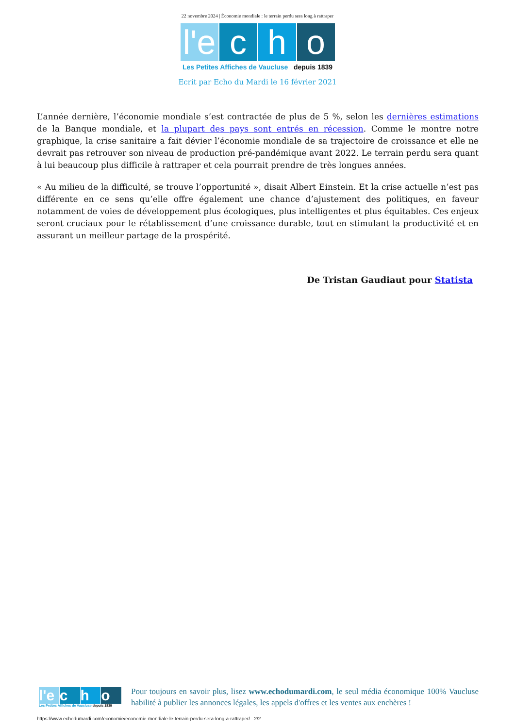22 novembre 2024 | Économie mondiale : le terrain perdu sera long à rattraper
l'e
c
h
o
Les Petites Affiches de Vaucluse depuis 1839
Ecrit par Echo du Mardi le 16 février 2021
L’année dernière, l’économie mondiale s’est contractée de plus de 5 %, selon les dernières estimations de la Banque mondiale, et la plupart des pays sont entrés en récession. Comme le montre notre graphique, la crise sanitaire a fait dévier l’économie mondiale de sa trajectoire de croissance et elle ne devrait pas retrouver son niveau de production pré-pandémique avant 2022. Le terrain perdu sera quant à lui beaucoup plus difficile à rattraper et cela pourrait prendre de très longues années.
« Au milieu de la difficulté, se trouve l’opportunité », disait Albert Einstein. Et la crise actuelle n’est pas différente en ce sens qu’elle offre également une chance d’ajustement des politiques, en faveur notamment de voies de développement plus écologiques, plus intelligentes et plus équitables. Ces enjeux seront cruciaux pour le rétablissement d’une croissance durable, tout en stimulant la productivité et en assurant un meilleur partage de la prospérité.
De Tristan Gaudiaut pour Statista
l'e c h o
Les Petites Affiches de Vaucluse depuis 1839
Pour toujours en savoir plus, lisez www.echodumardi.com, le seul média économique 100% Vaucluse habilité à publier les annonces légales, les appels d'offres et les ventes aux enchères !
https://www.echodumardi.com/economie/economie-mondiale-le-terrain-perdu-sera-long-a-rattraper/ 2/2